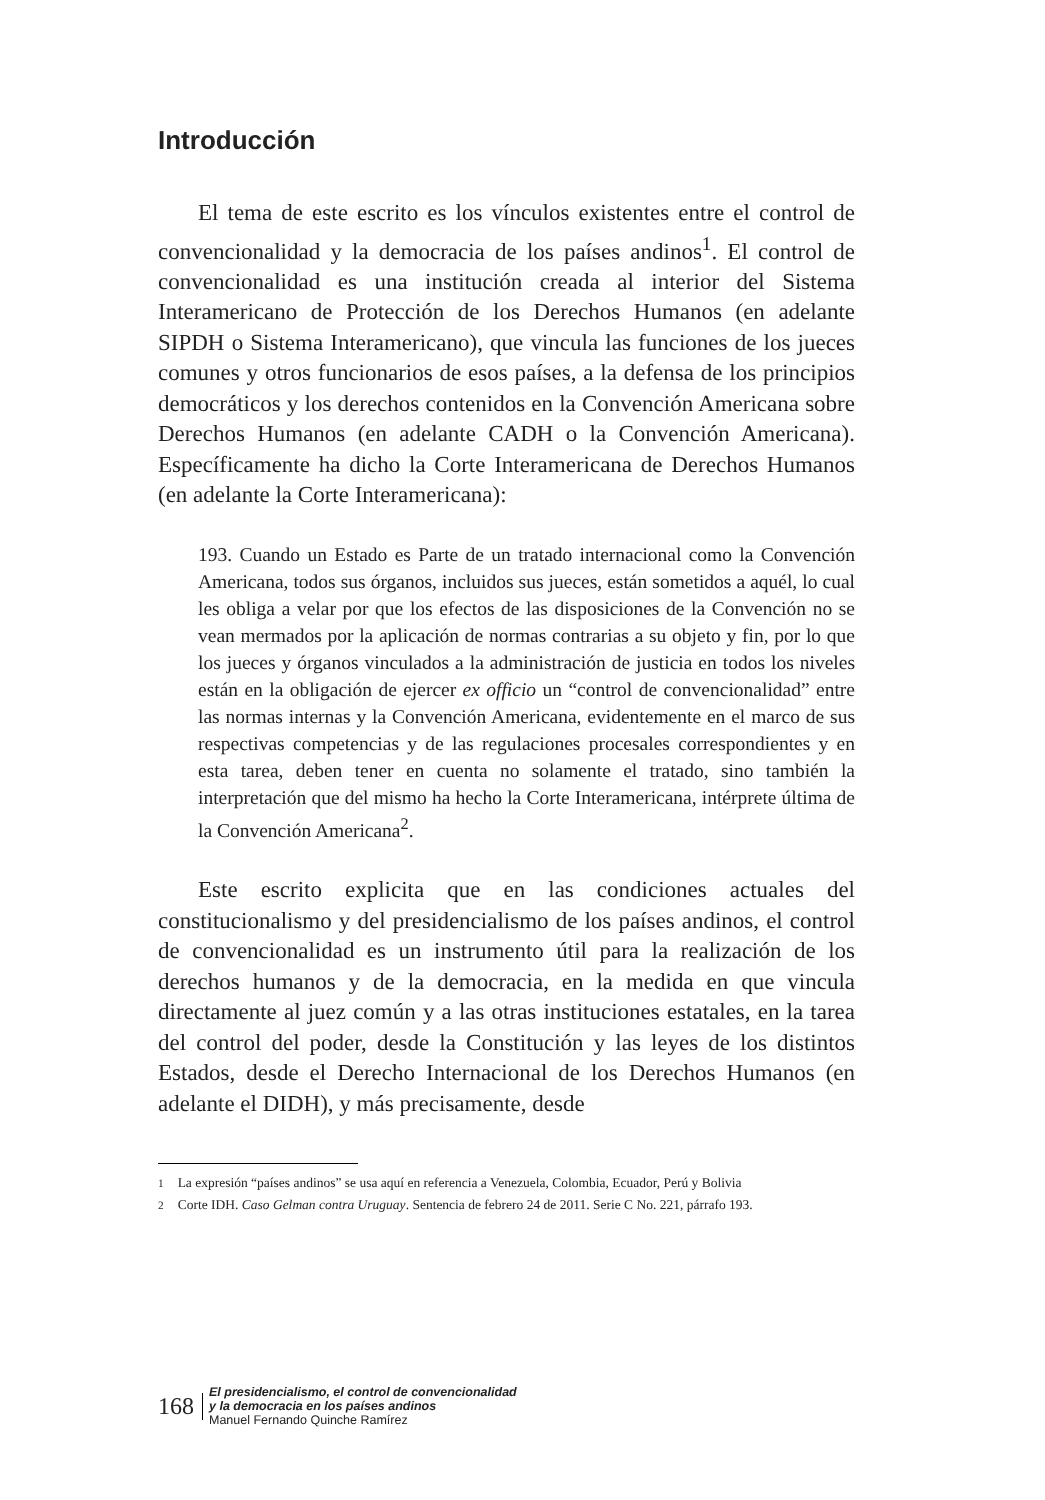Introducción
El tema de este escrito es los vínculos existentes entre el control de convencionalidad y la democracia de los países andinos<sup>1</sup>. El control de convencionalidad es una institución creada al interior del Sistema Interamericano de Protección de los Derechos Humanos (en adelante SIPDH o Sistema Interamericano), que vincula las funciones de los jueces comunes y otros funcionarios de esos países, a la defensa de los principios democráticos y los derechos contenidos en la Convención Americana sobre Derechos Humanos (en adelante CADH o la Convención Americana). Específicamente ha dicho la Corte Interamericana de Derechos Humanos (en adelante la Corte Interamericana):
193. Cuando un Estado es Parte de un tratado internacional como la Convención Americana, todos sus órganos, incluidos sus jueces, están sometidos a aquél, lo cual les obliga a velar por que los efectos de las disposiciones de la Convención no se vean mermados por la aplicación de normas contrarias a su objeto y fin, por lo que los jueces y órganos vinculados a la administración de justicia en todos los niveles están en la obligación de ejercer ex officio un “control de convencionalidad” entre las normas internas y la Convención Americana, evidentemente en el marco de sus respectivas competencias y de las regulaciones procesales correspondientes y en esta tarea, deben tener en cuenta no solamente el tratado, sino también la interpretación que del mismo ha hecho la Corte Interamericana, intérprete última de la Convención Americana<sup>2</sup>.
Este escrito explicita que en las condiciones actuales del constitucionalismo y del presidencialismo de los países andinos, el control de convencionalidad es un instrumento útil para la realización de los derechos humanos y de la democracia, en la medida en que vincula directamente al juez común y a las otras instituciones estatales, en la tarea del control del poder, desde la Constitución y las leyes de los distintos Estados, desde el Derecho Internacional de los Derechos Humanos (en adelante el DIDH), y más precisamente, desde
<sup>1</sup> La expresión “países andinos” se usa aquí en referencia a Venezuela, Colombia, Ecuador, Perú y Bolivia
<sup>2</sup> Corte IDH. Caso Gelman contra Uruguay. Sentencia de febrero 24 de 2011. Serie C No. 221, párrafo 193.
168
El presidencialismo, el control de convencionalidad
y la democracia en los países andinos
Manuel Fernando Quinche Ramírez